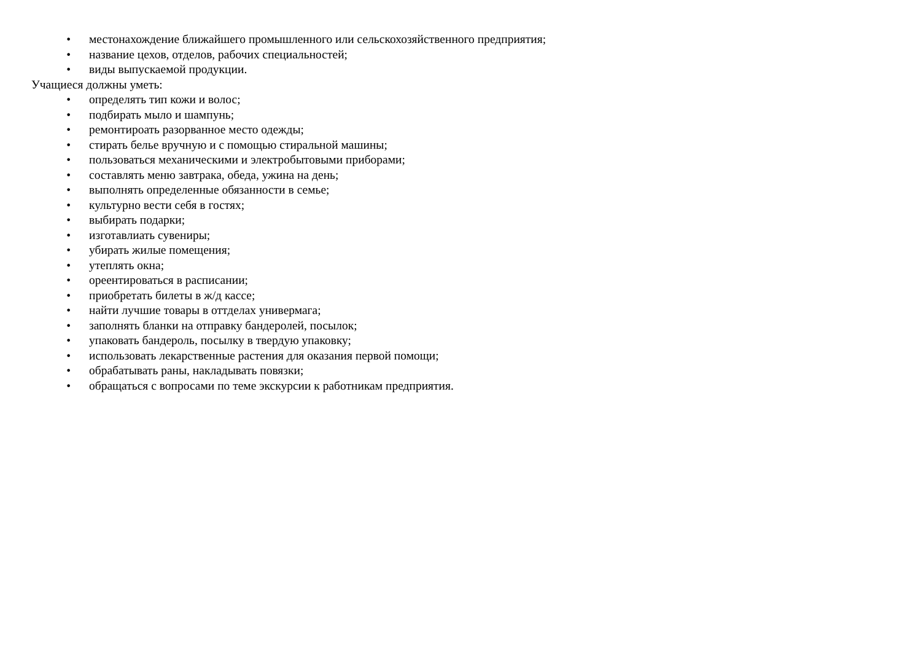• местонахождение ближайшего промышленного или сельскохозяйственного предприятия;
• название цехов, отделов, рабочих специальностей;
• виды выпускаемой продукции.
Учащиеся должны уметь:
• определять тип кожи и волос;
• подбирать мыло и шампунь;
• ремонтироать разорванное место одежды;
• стирать белье вручную и с помощью стиральной машины;
• пользоваться механическими и электробытовыми приборами;
• составлять меню завтрака, обеда, ужина на день;
• выполнять определенные обязанности в семье;
• культурно вести себя в гостях;
• выбирать подарки;
• изготавлиать сувениры;
• убирать жилые помещения;
• утеплять окна;
• ореентироваться в расписании;
• приобретать билеты в ж/д кассе;
• найти лучшие товары в оттделах универмага;
• заполнять бланки на отправку бандеролей, посылок;
• упаковать бандероль, посылку в твердую упаковку;
• использовать лекарственные растения для оказания первой помощи;
• обрабатывать раны, накладывать повязки;
• обращаться с вопросами по теме экскурсии к работникам предприятия.